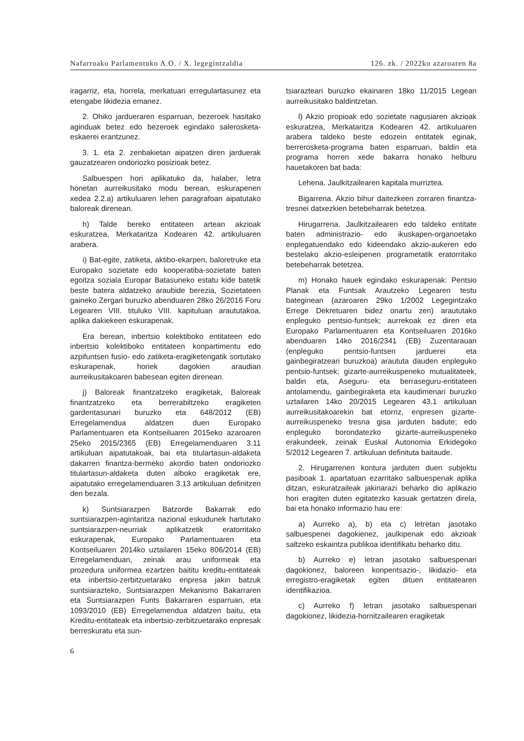Nafarroako Parlamentuko A.O. / X. legegintzaldia 126. zk. / 2022ko azaroaren 8a
iragarriz, eta, horrela, merkatuari erregulartasunez eta etengabe likidezia emanez.
2. Ohiko jardueraren esparruan, bezeroek hasitako aginduak betez edo bezeroek egindako salerosketa-eskaerei erantzunez.
3. 1. eta 2. zenbakietan aipatzen diren jarduerak gauzatzearen ondoriozko posizioak betez.
Salbuespen hori aplikatuko da, halaber, letra honetan aurreikusitako modu berean, eskurapenen xedea 2.2.a) artikuluaren lehen paragrafoan aipatutako baloreak direnean.
h) Talde bereko entitateen artean akzioak eskuratzea, Merkataritza Kodearen 42. artikuluaren arabera.
i) Bat-egite, zatiketa, aktibo-ekarpen, baloretruke eta Europako sozietate edo kooperatiba-sozietate baten egoitza soziala Europar Batasuneko estatu kide batetik beste batera aldatzeko araubide berezia, Sozietateen gaineko Zergari buruzko abenduaren 28ko 26/2016 Foru Legearen VIII. tituluko VIII. kapituluan araututakoa, aplika dakiekeen eskurapenak.
Era berean, inbertsio kolektiboko entitateen edo inbertsio kolektiboko entitateen konpartimentu edo azpifuntsen fusio- edo zatiketa-eragiketengatik sortutako eskurapenak, horiek dagokien araudian aurreikusitakoaren babesean egiten direnean.
j) Baloreak finantzatzeko eragiketak, Baloreak finantzatzeko eta berrerabiltzeko eragiketen gardentasunari buruzko eta 648/2012 (EB) Erregelamendua aldatzen duen Europako Parlamentuaren eta Kontseiluaren 2015eko azaroaren 25eko 2015/2365 (EB) Erregelamenduaren 3.11 artikuluan aipatutakoak, bai eta titulartasun-aldaketa dakarren finantza-bermeko akordio baten ondoriozko titulartasun-aldaketa duten alboko eragiketak ere, aipatutako erregelamenduaren 3.13 artikuluan definitzen den bezala.
k) Suntsiarazpen Batzorde Bakarrak edo suntsiarazpen-agintaritza nazional eskudunek hartutako suntsiarazpen-neurriak aplikatzetik eratorritako eskurapenak, Europako Parlamentuaren eta Kontseiluaren 2014ko uztailaren 15eko 806/2014 (EB) Erregelamenduan, zeinak arau uniformeak eta prozedura uniformea ezartzen baititu kreditu-entitateak eta inbertsio-zerbitzuetarako enpresa jakin batzuk suntsiarazteko, Suntsiarazpen Mekanismo Bakarraren eta Suntsiarazpen Funts Bakarraren esparruan, eta 1093/2010 (EB) Erregelamendua aldatzen baitu, eta Kreditu-entitateak eta inbertsio-zerbitzuetarako enpresak berreskuratu eta sun-
tsiarazteari buruzko ekainaren 18ko 11/2015 Legean aurreikusitako baldintzetan.
l) Akzio propioak edo sozietate nagusiaren akzioak eskuratzea, Merkataritza Kodearen 42. artikuluaren arabera taldeko beste edozein entitatek eginak, berrerosketa-programa baten esparruan, baldin eta programa horren xede bakarra honako helburu hauetakoren bat bada:
Lehena. Jaulkitzailearen kapitala murriztea.
Bigarrena. Akzio bihur daitezkeen zorraren finantza-tresnei datxezkien betebeharrak betetzea.
Hirugarrena. Jaulkitzailearen edo taldeko entitate baten administrazio- edo ikuskapen-organoetako enplegatuendako edo kideendako akzio-aukeren edo bestelako akzio-esleipenen programetatik eratorritako betebeharrak betetzea.
m) Honako hauek egindako eskurapenak: Pentsio Planak eta Funtsak Arautzeko Legearen testu bateginean (azaroaren 29ko 1/2002 Legegintzako Errege Dekretuaren bidez onartu zen) araututako enpleguko pentsio-funtsek; aurrekoak ez diren eta Europako Parlamentuaren eta Kontseiluaren 2016ko abenduaren 14ko 2016/2341 (EB) Zuzentarauan (enpleguko pentsio-funtsen jarduerei eta gainbegiratzeari buruzkoa) araututa dauden enpleguko pentsio-funtsek; gizarte-aurreikuspeneko mutualitateek, baldin eta, Aseguru- eta berraseguru-entitateen antolamendu, gainbegiraketa eta kaudimenari buruzko uztailaren 14ko 20/2015 Legearen 43.1 artikuluan aurreikusitakoarekin bat etorriz, enpresen gizarte-aurreikuspeneko tresna gisa jarduten badute; edo enpleguko borondatezko gizarte-aurreikuspeneko erakundeek, zeinak Euskal Autonomia Erkidegoko 5/2012 Legearen 7. artikuluan definituta baitaude.
2. Hirugarrenen kontura jarduten duen subjektu pasiboak 1. apartatuan ezarritako salbuespenak aplika ditzan, eskuratzaileak jakinarazi beharko dio aplikazio hori eragiten duten egitatezko kasuak gertatzen direla, bai eta honako informazio hau ere:
a) Aurreko a), b) eta c) letretan jasotako salbuespenei dagokienez, jaulkipenak edo akzioak saltzeko eskaintza publikoa identifikatu beharko ditu.
b) Aurreko e) letran jasotako salbuespenari dagokionez, baloreen konpentsazio-, likidazio- eta erregistro-eragiketak egiten dituen entitatearen identifikazioa.
c) Aurreko f) letran jasotako salbuespenari dagokionez, likidezia-hornitzailearen eragiketak
6